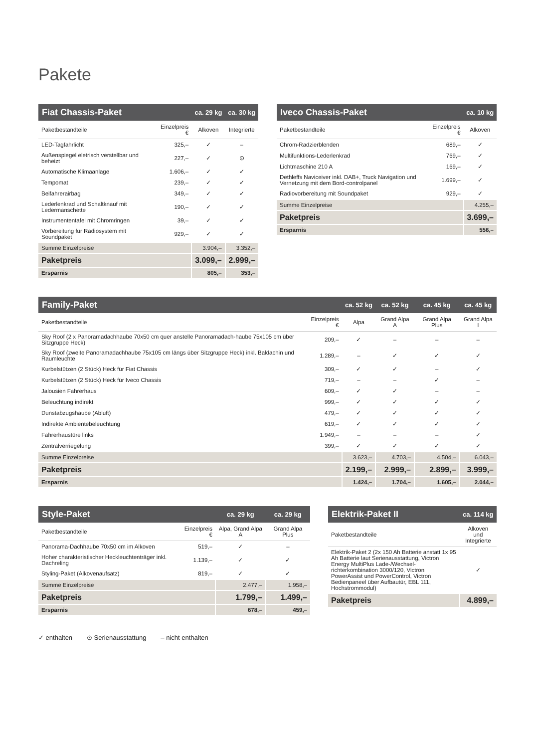Pakete
| Fiat Chassis-Paket | | ca. 29 kg | ca. 30 kg |
| --- | --- | --- | --- |
| Paketbestandteile | Einzelpreis € | Alkoven | Integrierte |
| LED-Tagfahrlicht | 325,– | ✓ | – |
| Außenspiegel eletrisch verstellbar und beheizt | 227,– | ✓ | ⊙ |
| Automatische Klimaanlage | 1.606,– | ✓ | ✓ |
| Tempomat | 239,– | ✓ | ✓ |
| Beifahrerairbag | 349,– | ✓ | ✓ |
| Lederlenkrad und Schaltknauf mit Ledermanschette | 190,– | ✓ | ✓ |
| Instrumententafel mit Chromringen | 39,– | ✓ | ✓ |
| Vorbereitung für Radiosystem mit Soundpaket | 929,– | ✓ | ✓ |
| Summe Einzelpreise | | 3.904,– | 3.352,– |
| Paketpreis | | 3.099,– | 2.999,– |
| Ersparnis | | 805,– | 353,– |
| Iveco Chassis-Paket | | ca. 10 kg |
| --- | --- | --- |
| Paketbestandteile | Einzelpreis € | Alkoven |
| Chrom-Radzierblenden | 689,– | ✓ |
| Multifunktions-Lederlenkrad | 769,– | ✓ |
| Lichtmaschine 210 A | 169,– | ✓ |
| Dethleffs Naviceiver inkl. DAB+, Truck Navigation und Vernetzung mit dem Bord-controlpanel | 1.699,– | ✓ |
| Radiovorbereitung mit Soundpaket | 929,– | ✓ |
| Summe Einzelpreise | | 4.255,– |
| Paketpreis | | 3.699,– |
| Ersparnis | | 556,– |
| Family-Paket | | ca. 52 kg | ca. 52 kg | ca. 45 kg | ca. 45 kg |
| --- | --- | --- | --- | --- | --- |
| Paketbestandteile | Einzelpreis € | Alpa | Grand Alpa A | Grand Alpa Plus | Grand Alpa I |
| Sky Roof (2 x Panoramadachhaube 70x50 cm quer anstelle Panoramadach-haube 75x105 cm über Sitzgruppe Heck) | 209,– | ✓ | – | – | – |
| Sky Roof (zweite Panoramadachhaube 75x105 cm längs über Sitzgruppe Heck) inkl. Baldachin und Raumleuchte | 1.289,– | – | ✓ | ✓ | ✓ |
| Kurbelstützen (2 Stück) Heck für Fiat Chassis | 309,– | ✓ | ✓ | – | ✓ |
| Kurbelstützen (2 Stück) Heck für Iveco Chassis | 719,– | – | – | ✓ | – |
| Jalousien Fahrerhaus | 609,– | ✓ | ✓ | – | – |
| Beleuchtung indirekt | 999,– | ✓ | ✓ | ✓ | ✓ |
| Dunstabzugshaube (Abluft) | 479,– | ✓ | ✓ | ✓ | ✓ |
| Indirekte Ambientebeleuchtung | 619,– | ✓ | ✓ | ✓ | ✓ |
| Fahrerhaustüre links | 1.949,– | – | – | – | ✓ |
| Zentralverriegelung | 399,– | ✓ | ✓ | ✓ | ✓ |
| Summe Einzelpreise | | 3.623,– | 4.703,– | 4.504,– | 6.043,– |
| Paketpreis | | 2.199,– | 2.999,– | 2.899,– | 3.999,– |
| Ersparnis | | 1.424,– | 1.704,– | 1.605,– | 2.044,– |
| Style-Paket | | ca. 29 kg | ca. 29 kg |
| --- | --- | --- | --- |
| Paketbestandteile | Einzelpreis € | Alpa, Grand Alpa A | Grand Alpa Plus |
| Panorama-Dachhaube 70x50 cm im Alkoven | 519,– | ✓ | – |
| Hoher charakteristischer Heckleuchtenträger inkl. Dachreling | 1.139,– | ✓ | ✓ |
| Styling-Paket (Alkovenaufsatz) | 819,– | ✓ | ✓ |
| Summe Einzelpreise | | 2.477,– | 1.958,– |
| Paketpreis | | 1.799,– | 1.499,– |
| Ersparnis | | 678,– | 459,– |
| Elektrik-Paket II | ca. 114 kg |
| --- | --- |
| Paketbestandteile | Alkoven und Integrierte |
| Elektrik-Paket 2 (2x 150 Ah Batterie anstatt 1x 95 Ah Batterie laut Serienausstattung, Victron Energy MultiPlus Lade-/Wechsel-richterkombination 3000/120, Victron PowerAssist und PowerControl, Victron Bedienpaneel über Aufbautür, EBL 111, Hochstrommodul) | ✓ |
| Paketpreis | 4.899,– |
✓ enthalten ⊙ Serienausstattung – nicht enthalten